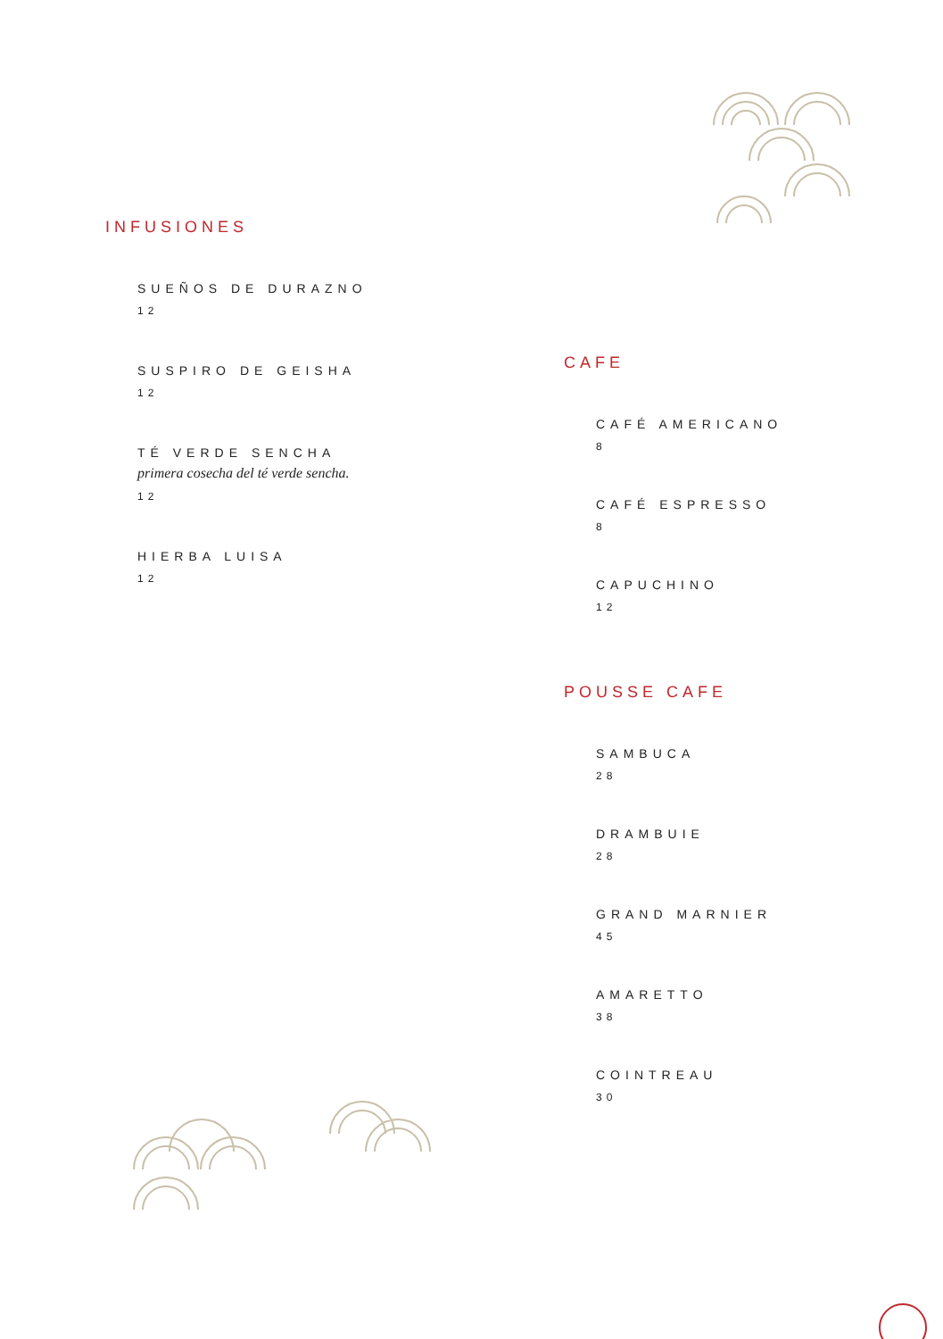INFUSIONES
SUEÑOS DE DURAZNO
12
SUSPIRO DE GEISHA
12
TÉ VERDE SENCHA
primera cosecha del té verde sencha.
12
HIERBA LUISA
12
CAFE
CAFÉ AMERICANO
8
CAFÉ ESPRESSO
8
CAPUCHINO
12
POUSSE CAFE
SAMBUCA
28
DRAMBUIE
28
GRAND MARNIER
45
AMARETTO
38
COINTREAU
30